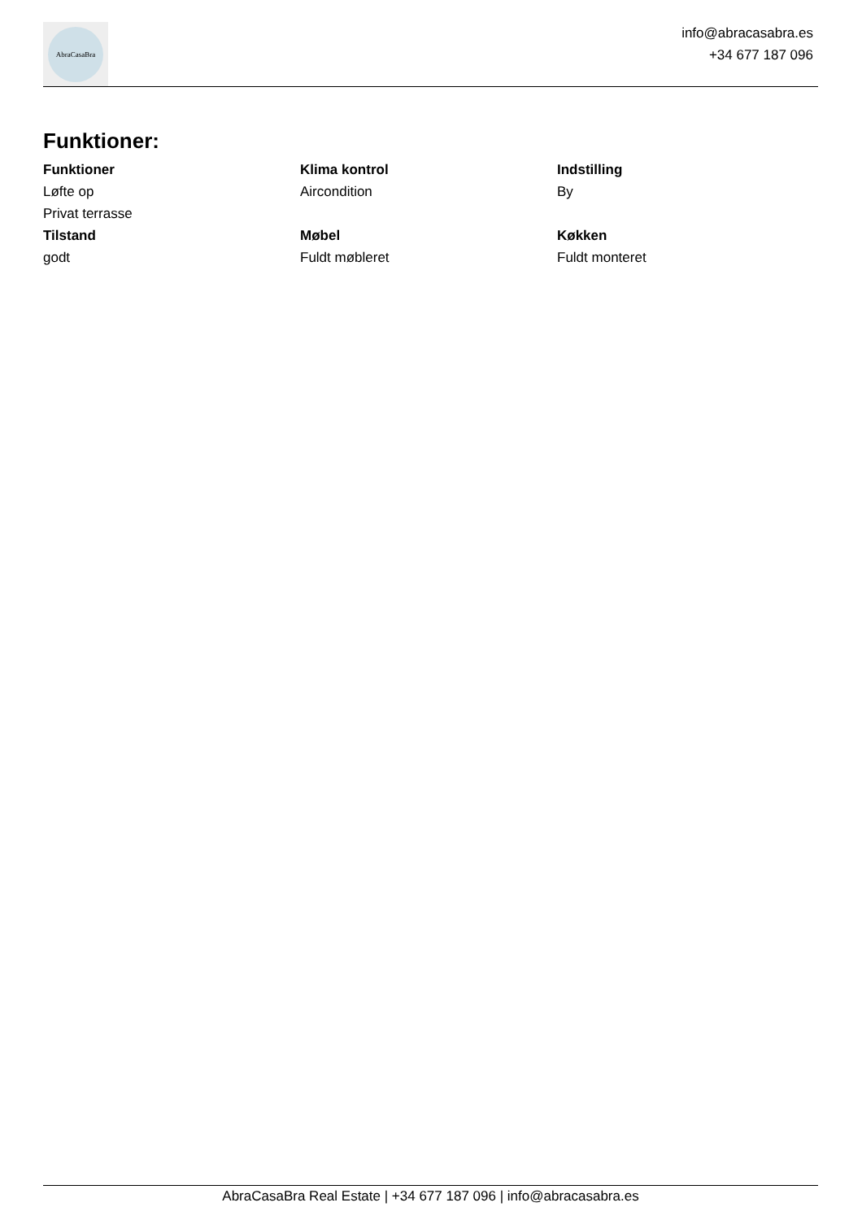AbraCasaBra
info@abracasabra.es
+34 677 187 096
Funktioner:
Funktioner
Løfte op
Privat terrasse
Klima kontrol
Aircondition
Indstilling
By
Tilstand
godt
Møbel
Fuldt møbleret
Køkken
Fuldt monteret
AbraCasaBra Real Estate | +34 677 187 096 | info@abracasabra.es